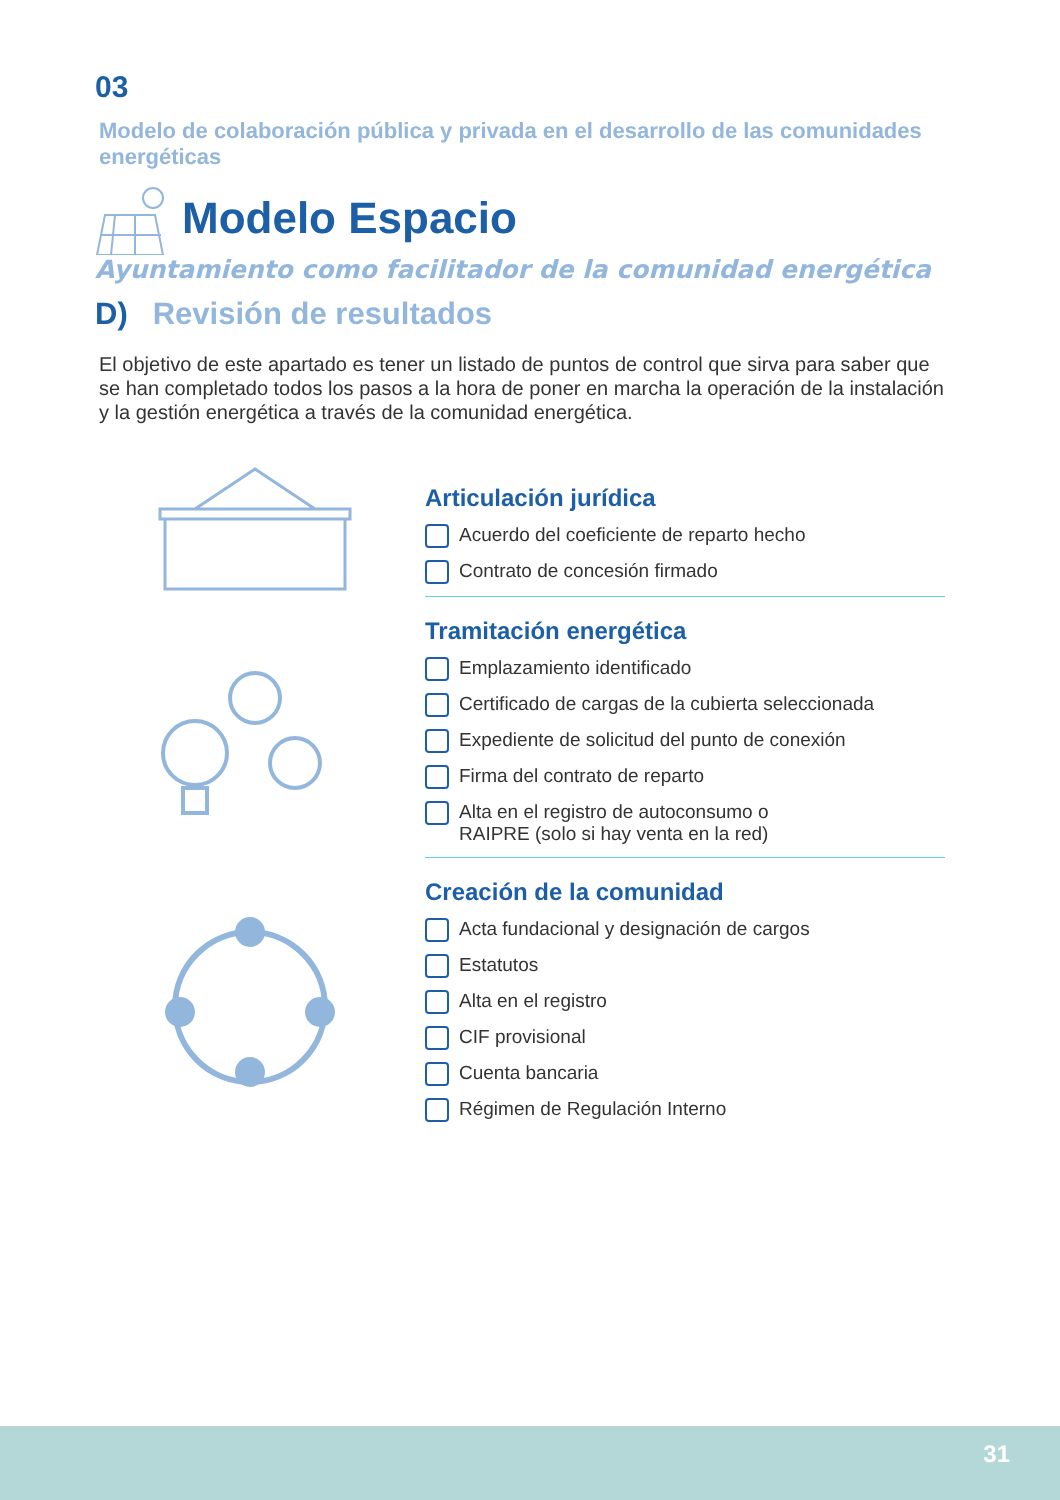03
Modelo de colaboración pública y privada en el desarrollo de las comunidades energéticas
Modelo Espacio
Ayuntamiento como facilitador de la comunidad energética
D) Revisión de resultados
El objetivo de este apartado es tener un listado de puntos de control que sirva para saber que se han completado todos los pasos a la hora de poner en marcha la operación de la instalación y la gestión energética a través de la comunidad energética.
Articulación jurídica
Acuerdo del coeficiente de reparto hecho
Contrato de concesión firmado
Tramitación energética
Emplazamiento identificado
Certificado de cargas de la cubierta seleccionada
Expediente de solicitud del punto de conexión
Firma del contrato de reparto
Alta en el registro de autoconsumo o
RAIPRE (solo si hay venta en la red)
Creación de la comunidad
Acta fundacional y designación de cargos
Estatutos
Alta en el registro
CIF provisional
Cuenta bancaria
Régimen de Regulación Interno
31